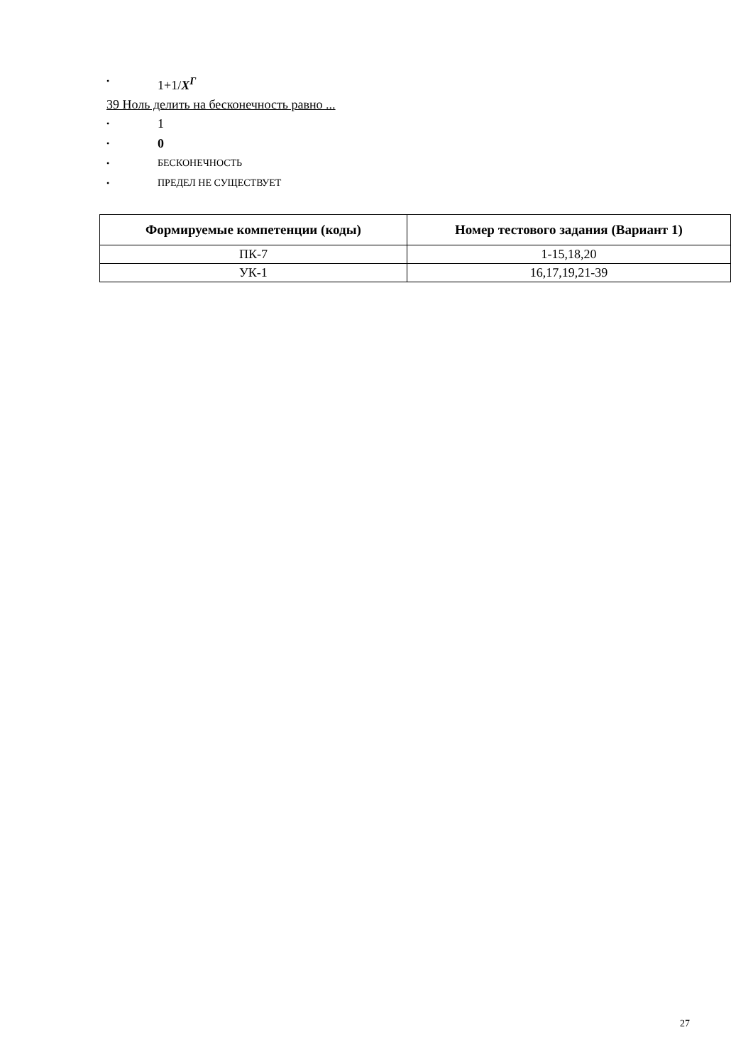• 1+1/X<sup>Г</sup>
39 Ноль делить на бесконечность равно ...
• 1
• 0
• БЕСКОНЕЧНОСТЬ
• ПРЕДЕЛ НЕ СУЩЕСТВУЕТ
| Формируемые компетенции (коды) | Номер тестового задания (Вариант 1) |
| --- | --- |
| ПК-7 | 1-15,18,20 |
| УК-1 | 16,17,19,21-39 |
27